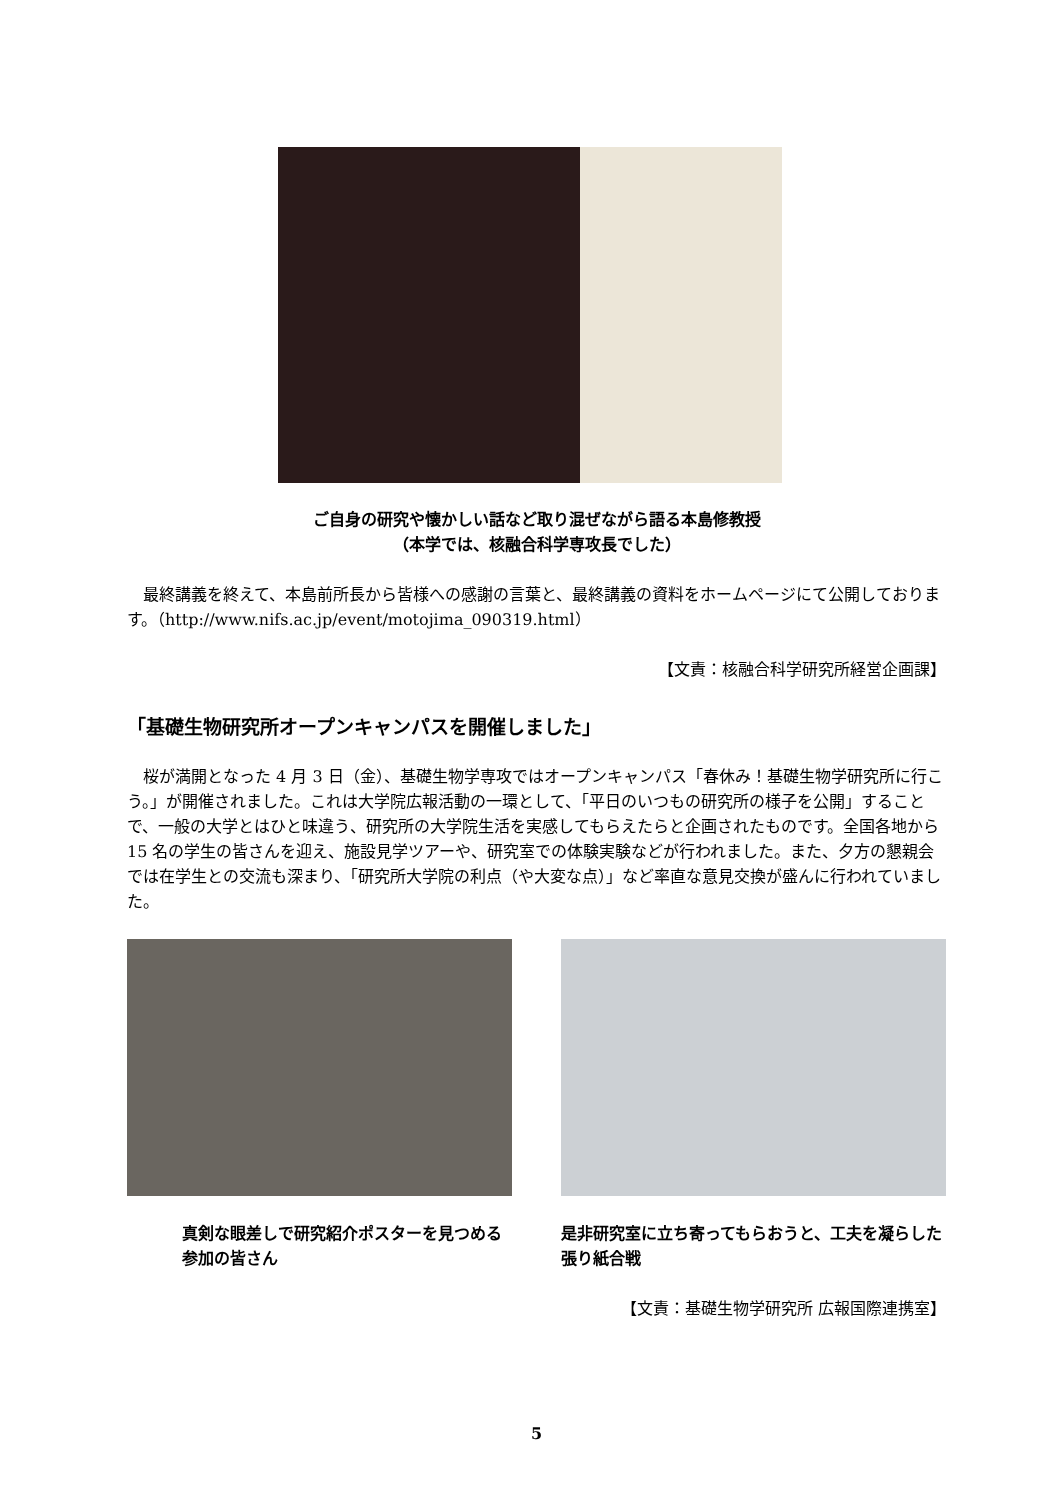ご自身の研究や懐かしい話など取り混ぜながら語る本島修教授
（本学では、核融合科学専攻長でした）
　最終講義を終えて、本島前所長から皆様への感謝の言葉と、最終講義の資料をホームページにて公開しております。（http://www.nifs.ac.jp/event/motojima_090319.html）
【文責：核融合科学研究所経営企画課】
「基礎生物研究所オープンキャンパスを開催しました」
　桜が満開となった 4 月 3 日（金）、基礎生物学専攻ではオープンキャンパス「春休み！基礎生物学研究所に行こう。」が開催されました。これは大学院広報活動の一環として、「平日のいつもの研究所の様子を公開」することで、一般の大学とはひと味違う、研究所の大学院生活を実感してもらえたらと企画されたものです。全国各地から 15 名の学生の皆さんを迎え、施設見学ツアーや、研究室での体験実験などが行われました。また、夕方の懇親会では在学生との交流も深まり、「研究所大学院の利点（や大変な点）」など率直な意見交換が盛んに行われていました。
真剣な眼差しで研究紹介ポスターを見つめる参加の皆さん
是非研究室に立ち寄ってもらおうと、工夫を凝らした張り紙合戦
【文責：基礎生物学研究所 広報国際連携室】
5